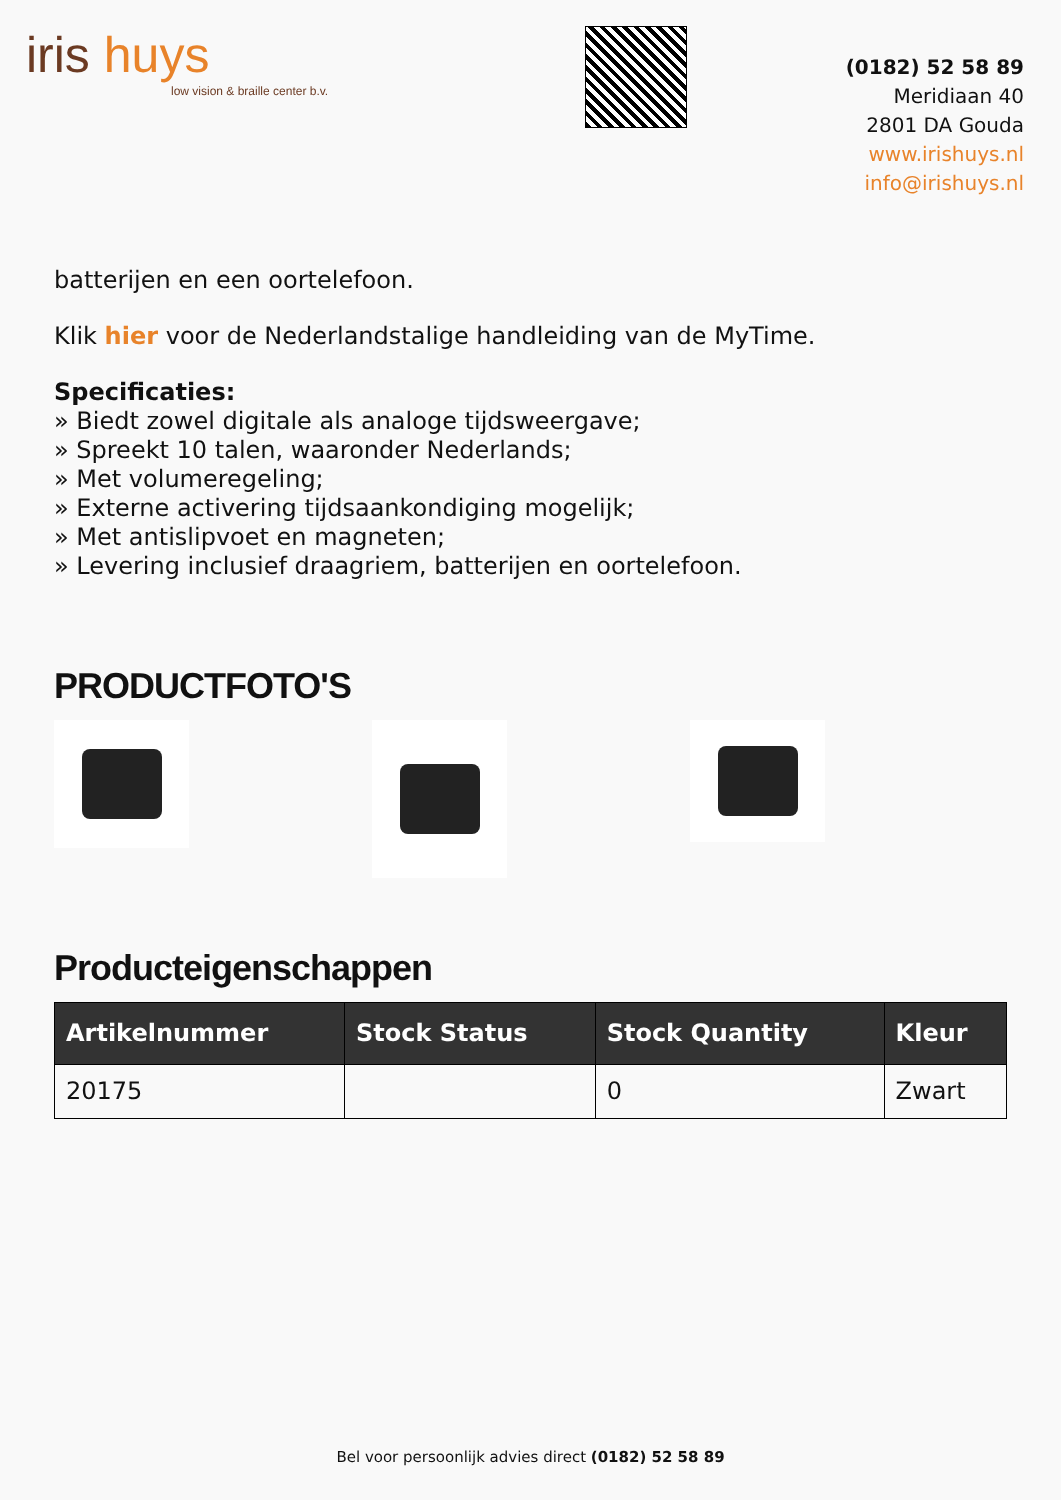iris huys
low vision & braille center b.v.
(0182) 52 58 89
Meridiaan 40
2801 DA Gouda
www.irishuys.nl
info@irishuys.nl
batterijen en een oortelefoon.
Klik hier voor de Nederlandstalige handleiding van de MyTime.
Specificaties:
» Biedt zowel digitale als analoge tijdsweergave;
» Spreekt 10 talen, waaronder Nederlands;
» Met volumeregeling;
» Externe activering tijdsaankondiging mogelijk;
» Met antislipvoet en magneten;
» Levering inclusief draagriem, batterijen en oortelefoon.
PRODUCTFOTO'S
Producteigenschappen
| Artikelnummer | Stock Status | Stock Quantity | Kleur |
| --- | --- | --- | --- |
| 20175 | | 0 | Zwart |
Bel voor persoonlijk advies direct (0182) 52 58 89